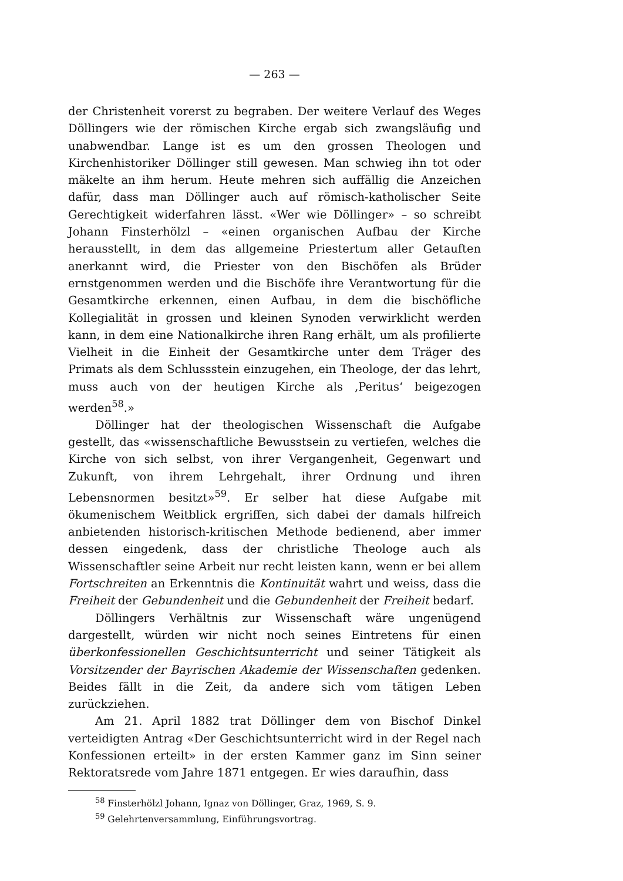— 263 —
der Christenheit vorerst zu begraben. Der weitere Verlauf des Weges Döllingers wie der römischen Kirche ergab sich zwangsläufig und unabwendbar. Lange ist es um den grossen Theologen und Kirchenhistoriker Döllinger still gewesen. Man schwieg ihn tot oder mäkelte an ihm herum. Heute mehren sich auffällig die Anzeichen dafür, dass man Döllinger auch auf römisch-katholischer Seite Gerechtigkeit widerfahren lässt. «Wer wie Döllinger» – so schreibt Johann Finsterhölzl – «einen organischen Aufbau der Kirche herausstellt, in dem das allgemeine Priestertum aller Getauften anerkannt wird, die Priester von den Bischöfen als Brüder ernstgenommen werden und die Bischöfe ihre Verantwortung für die Gesamtkirche erkennen, einen Aufbau, in dem die bischöfliche Kollegialität in grossen und kleinen Synoden verwirklicht werden kann, in dem eine Nationalkirche ihren Rang erhält, um als profilierte Vielheit in die Einheit der Gesamtkirche unter dem Träger des Primats als dem Schlussstein einzugehen, ein Theologe, der das lehrt, muss auch von der heutigen Kirche als ‚Peritus‘ beigezogen werden<sup>58</sup>.»
Döllinger hat der theologischen Wissenschaft die Aufgabe gestellt, das «wissenschaftliche Bewusstsein zu vertiefen, welches die Kirche von sich selbst, von ihrer Vergangenheit, Gegenwart und Zukunft, von ihrem Lehrgehalt, ihrer Ordnung und ihren Lebensnormen besitzt»<sup>59</sup>. Er selber hat diese Aufgabe mit ökumenischem Weitblick ergriffen, sich dabei der damals hilfreich anbietenden historisch-kritischen Methode bedienend, aber immer dessen eingedenk, dass der christliche Theologe auch als Wissenschaftler seine Arbeit nur recht leisten kann, wenn er bei allem Fortschreiten an Erkenntnis die Kontinuität wahrt und weiss, dass die Freiheit der Gebundenheit und die Gebundenheit der Freiheit bedarf.
Döllingers Verhältnis zur Wissenschaft wäre ungenügend dargestellt, würden wir nicht noch seines Eintretens für einen überkonfessionellen Geschichtsunterricht und seiner Tätigkeit als Vorsitzender der Bayrischen Akademie der Wissenschaften gedenken. Beides fällt in die Zeit, da andere sich vom tätigen Leben zurückziehen.
Am 21. April 1882 trat Döllinger dem von Bischof Dinkel verteidigten Antrag «Der Geschichtsunterricht wird in der Regel nach Konfessionen erteilt» in der ersten Kammer ganz im Sinn seiner Rektoratsrede vom Jahre 1871 entgegen. Er wies daraufhin, dass
<sup>58</sup> Finsterhölzl Johann, Ignaz von Döllinger, Graz, 1969, S. 9.
<sup>59</sup> Gelehrtenversammlung, Einführungsvortrag.